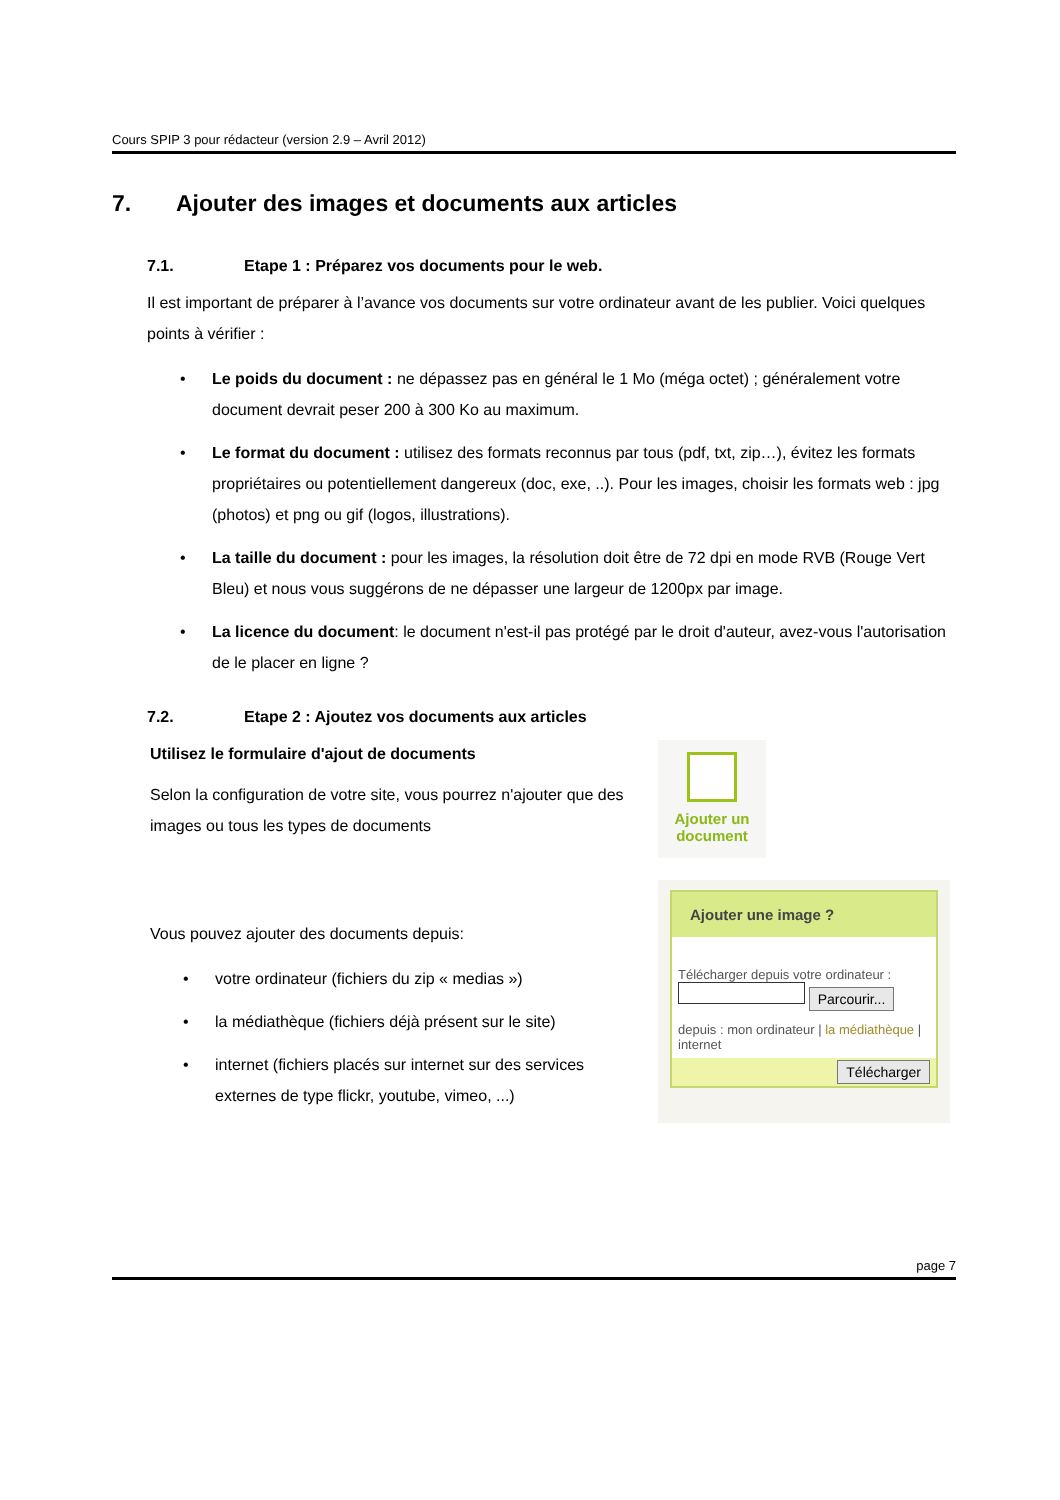Cours SPIP 3 pour rédacteur (version 2.9 – Avril 2012)
7. Ajouter des images et documents aux articles
7.1. Etape 1 : Préparez vos documents pour le web.
Il est important de préparer à l’avance vos documents sur votre ordinateur avant de les publier. Voici quelques points à vérifier :
• Le poids du document : ne dépassez pas en général le 1 Mo (méga octet) ; généralement votre document devrait peser 200 à 300 Ko au maximum.
• Le format du document : utilisez des formats reconnus par tous (pdf, txt, zip…), évitez les formats propriétaires ou potentiellement dangereux (doc, exe, ..). Pour les images, choisir les formats web : jpg (photos) et png ou gif (logos, illustrations).
• La taille du document : pour les images, la résolution doit être de 72 dpi en mode RVB (Rouge Vert Bleu) et nous vous suggérons de ne dépasser une largeur de 1200px par image.
• La licence du document: le document n'est-il pas protégé par le droit d'auteur, avez-vous l'autorisation de le placer en ligne ?
7.2. Etape 2 : Ajoutez vos documents aux articles
Utilisez le formulaire d'ajout de documents
Selon la configuration de votre site, vous pourrez n'ajouter que des images ou tous les types de documents
Ajouter un
document
Vous pouvez ajouter des documents depuis:
• votre ordinateur (fichiers du zip « medias »)
• la médiathèque (fichiers déjà présent sur le site)
• internet (fichiers placés sur internet sur des services externes de type flickr, youtube, vimeo, ...)
Ajouter une image ?
Télécharger depuis votre ordinateur :
Parcourir...
depuis : mon ordinateur | la médiathèque | internet
Télécharger
page 7